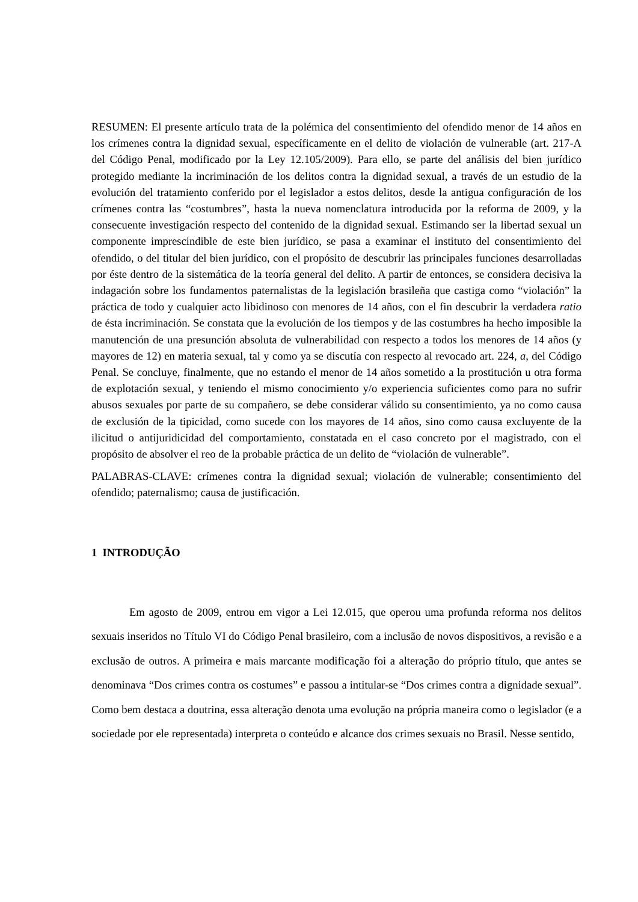RESUMEN: El presente artículo trata de la polémica del consentimiento del ofendido menor de 14 años en los crímenes contra la dignidad sexual, específicamente en el delito de violación de vulnerable (art. 217-A del Código Penal, modificado por la Ley 12.105/2009). Para ello, se parte del análisis del bien jurídico protegido mediante la incriminación de los delitos contra la dignidad sexual, a través de un estudio de la evolución del tratamiento conferido por el legislador a estos delitos, desde la antigua configuración de los crímenes contra las “costumbres”, hasta la nueva nomenclatura introducida por la reforma de 2009, y la consecuente investigación respecto del contenido de la dignidad sexual. Estimando ser la libertad sexual un componente imprescindible de este bien jurídico, se pasa a examinar el instituto del consentimiento del ofendido, o del titular del bien jurídico, con el propósito de descubrir las principales funciones desarrolladas por éste dentro de la sistemática de la teoría general del delito. A partir de entonces, se considera decisiva la indagación sobre los fundamentos paternalistas de la legislación brasileña que castiga como “violación” la práctica de todo y cualquier acto libidinoso con menores de 14 años, con el fin descubrir la verdadera ratio de ésta incriminación. Se constata que la evolución de los tiempos y de las costumbres ha hecho imposible la manutención de una presunción absoluta de vulnerabilidad con respecto a todos los menores de 14 años (y mayores de 12) en materia sexual, tal y como ya se discutía con respecto al revocado art. 224, a, del Código Penal. Se concluye, finalmente, que no estando el menor de 14 años sometido a la prostitución u otra forma de explotación sexual, y teniendo el mismo conocimiento y/o experiencia suficientes como para no sufrir abusos sexuales por parte de su compañero, se debe considerar válido su consentimiento, ya no como causa de exclusión de la tipicidad, como sucede con los mayores de 14 años, sino como causa excluyente de la ilicitud o antijuridicidad del comportamiento, constatada en el caso concreto por el magistrado, con el propósito de absolver el reo de la probable práctica de un delito de “violación de vulnerable”.
PALABRAS-CLAVE: crímenes contra la dignidad sexual; violación de vulnerable; consentimiento del ofendido; paternalismo; causa de justificación.
1 INTRODUÇÃO
Em agosto de 2009, entrou em vigor a Lei 12.015, que operou uma profunda reforma nos delitos sexuais inseridos no Título VI do Código Penal brasileiro, com a inclusão de novos dispositivos, a revisão e a exclusão de outros. A primeira e mais marcante modificação foi a alteração do próprio título, que antes se denominava “Dos crimes contra os costumes” e passou a intitular-se “Dos crimes contra a dignidade sexual”. Como bem destaca a doutrina, essa alteração denota uma evolução na própria maneira como o legislador (e a sociedade por ele representada) interpreta o conteúdo e alcance dos crimes sexuais no Brasil. Nesse sentido,